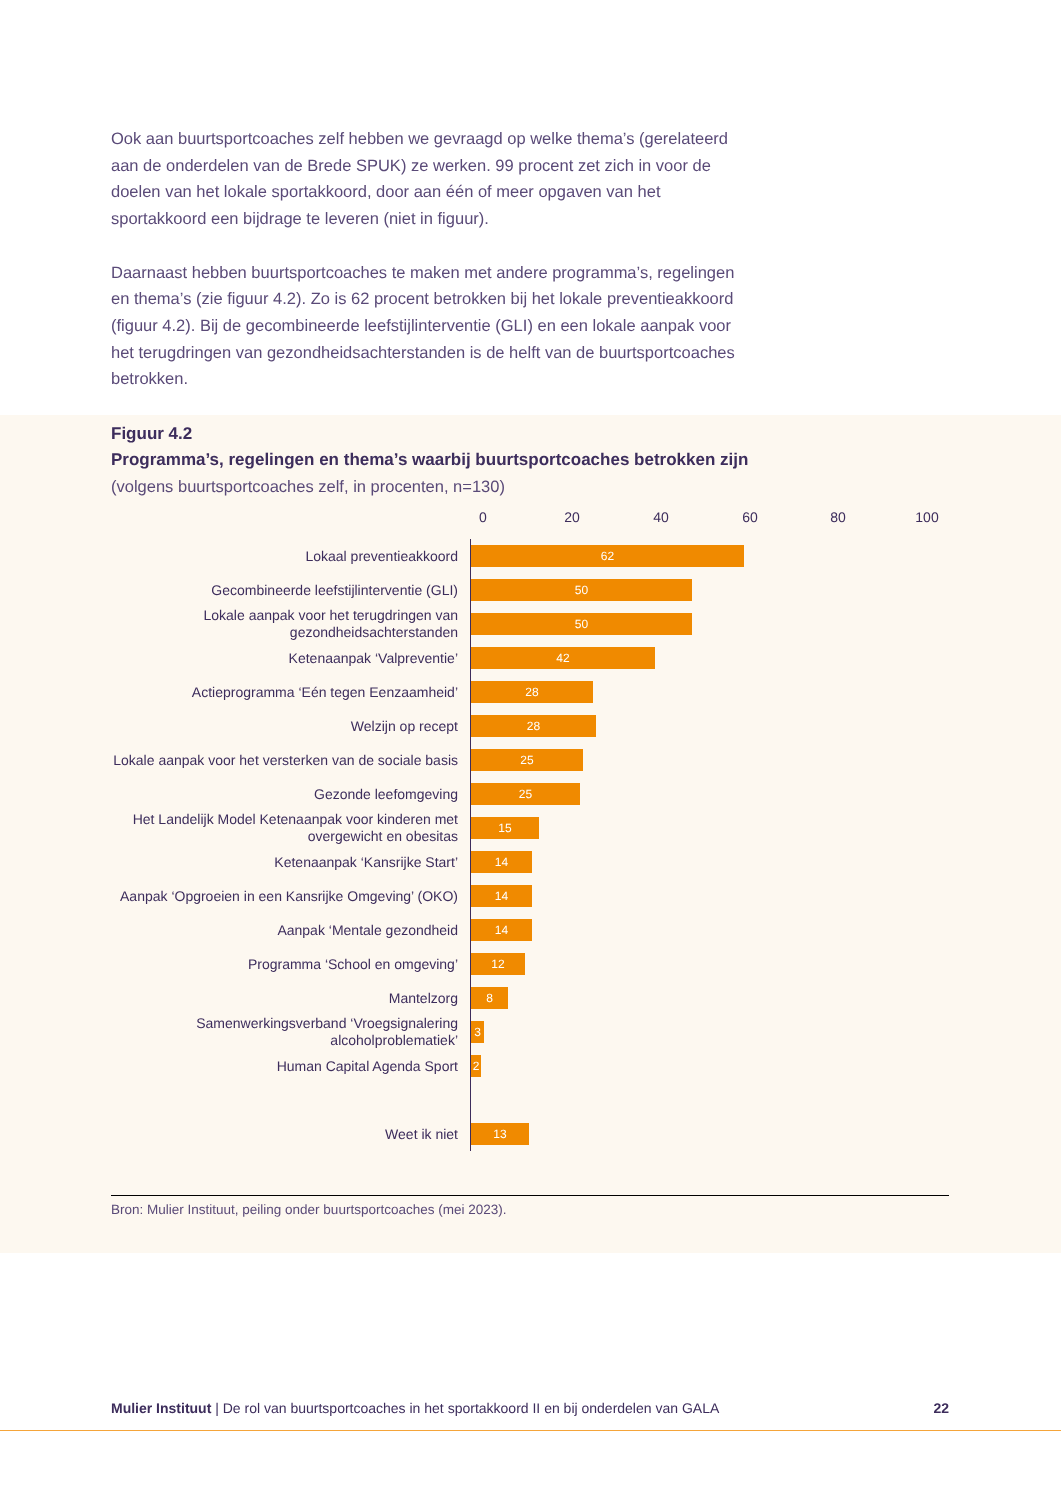Ook aan buurtsportcoaches zelf hebben we gevraagd op welke thema’s (gerelateerd aan de onderdelen van de Brede SPUK) ze werken. 99 procent zet zich in voor de doelen van het lokale sportakkoord, door aan één of meer opgaven van het sportakkoord een bijdrage te leveren (niet in figuur).
Daarnaast hebben buurtsportcoaches te maken met andere programma’s, regelingen en thema’s (zie figuur 4.2). Zo is 62 procent betrokken bij het lokale preventieakkoord (figuur 4.2). Bij de gecombineerde leefstijlinterventie (GLI) en een lokale aanpak voor het terugdringen van gezondheidsachterstanden is de helft van de buurtsportcoaches betrokken.
Figuur 4.2
Programma’s, regelingen en thema’s waarbij buurtsportcoaches betrokken zijn
(volgens buurtsportcoaches zelf, in procenten, n=130)
0 20 40 60 80 100
Lokaal preventieakkoord
62
Gecombineerde leefstijlinterventie (GLI)
50
Lokale aanpak voor het terugdringen van gezondheidsachterstanden
50
Ketenaanpak ‘Valpreventie’
42
Actieprogramma ‘Eén tegen Eenzaamheid’
28
Welzijn op recept
28
Lokale aanpak voor het versterken van de sociale basis
25
Gezonde leefomgeving
25
Het Landelijk Model Ketenaanpak voor kinderen met overgewicht en obesitas
15
Ketenaanpak ‘Kansrijke Start’
14
Aanpak ‘Opgroeien in een Kansrijke Omgeving’ (OKO)
14
Aanpak ‘Mentale gezondheid
14
Programma ‘School en omgeving’
12
Mantelzorg
8
Samenwerkingsverband ‘Vroegsignalering alcoholproblematiek’
3
Human Capital Agenda Sport
2
Weet ik niet
13
Bron: Mulier Instituut, peiling onder buurtsportcoaches (mei 2023).
Mulier Instituut | De rol van buurtsportcoaches in het sportakkoord II en bij onderdelen van GALA
22